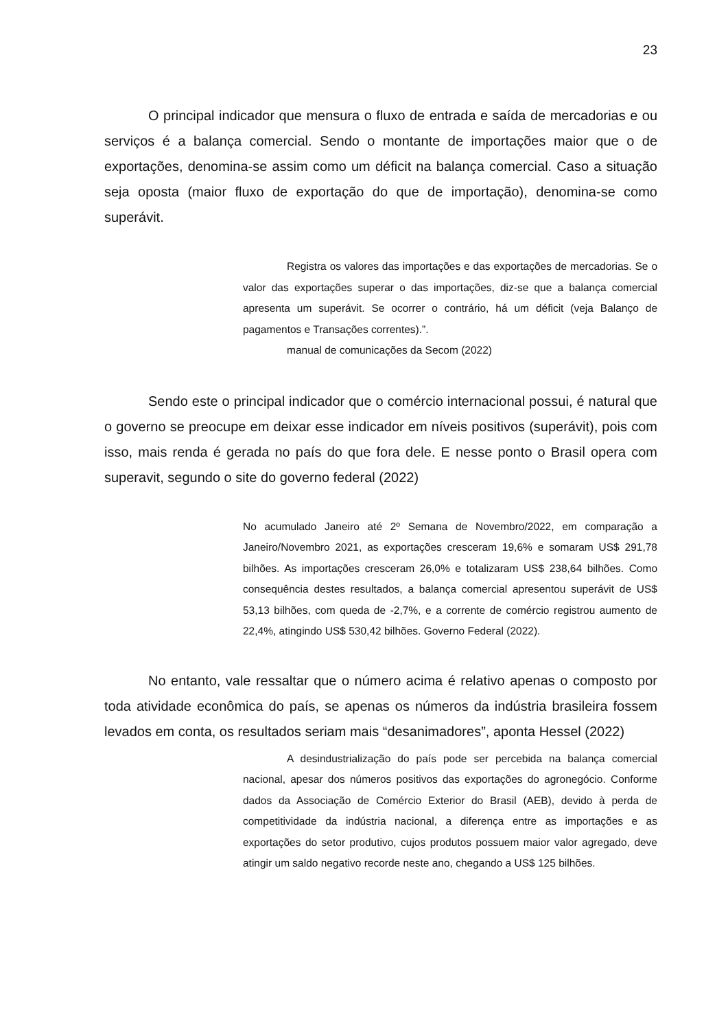23
O principal indicador que mensura o fluxo de entrada e saída de mercadorias e ou serviços é a balança comercial. Sendo o montante de importações maior que o de exportações, denomina-se assim como um déficit na balança comercial. Caso a situação seja oposta (maior fluxo de exportação do que de importação), denomina-se como superávit.
Registra os valores das importações e das exportações de mercadorias. Se o valor das exportações superar o das importações, diz-se que a balança comercial apresenta um superávit. Se ocorrer o contrário, há um déficit (veja Balanço de pagamentos e Transações correntes).”.
manual de comunicações da Secom (2022)
Sendo este o principal indicador que o comércio internacional possui, é natural que o governo se preocupe em deixar esse indicador em níveis positivos (superávit), pois com isso, mais renda é gerada no país do que fora dele. E nesse ponto o Brasil opera com superavit, segundo o site do governo federal (2022)
No acumulado Janeiro até 2º Semana de Novembro/2022, em comparação a Janeiro/Novembro 2021, as exportações cresceram 19,6% e somaram US$ 291,78 bilhões. As importações cresceram 26,0% e totalizaram US$ 238,64 bilhões. Como consequência destes resultados, a balança comercial apresentou superávit de US$ 53,13 bilhões, com queda de -2,7%, e a corrente de comércio registrou aumento de 22,4%, atingindo US$ 530,42 bilhões. Governo Federal (2022).
No entanto, vale ressaltar que o número acima é relativo apenas o composto por toda atividade econômica do país, se apenas os números da indústria brasileira fossem levados em conta, os resultados seriam mais “desanimadores”, aponta Hessel (2022)
A desindustrialização do país pode ser percebida na balança comercial nacional, apesar dos números positivos das exportações do agronegócio. Conforme dados da Associação de Comércio Exterior do Brasil (AEB), devido à perda de competitividade da indústria nacional, a diferença entre as importações e as exportações do setor produtivo, cujos produtos possuem maior valor agregado, deve atingir um saldo negativo recorde neste ano, chegando a US$ 125 bilhões.